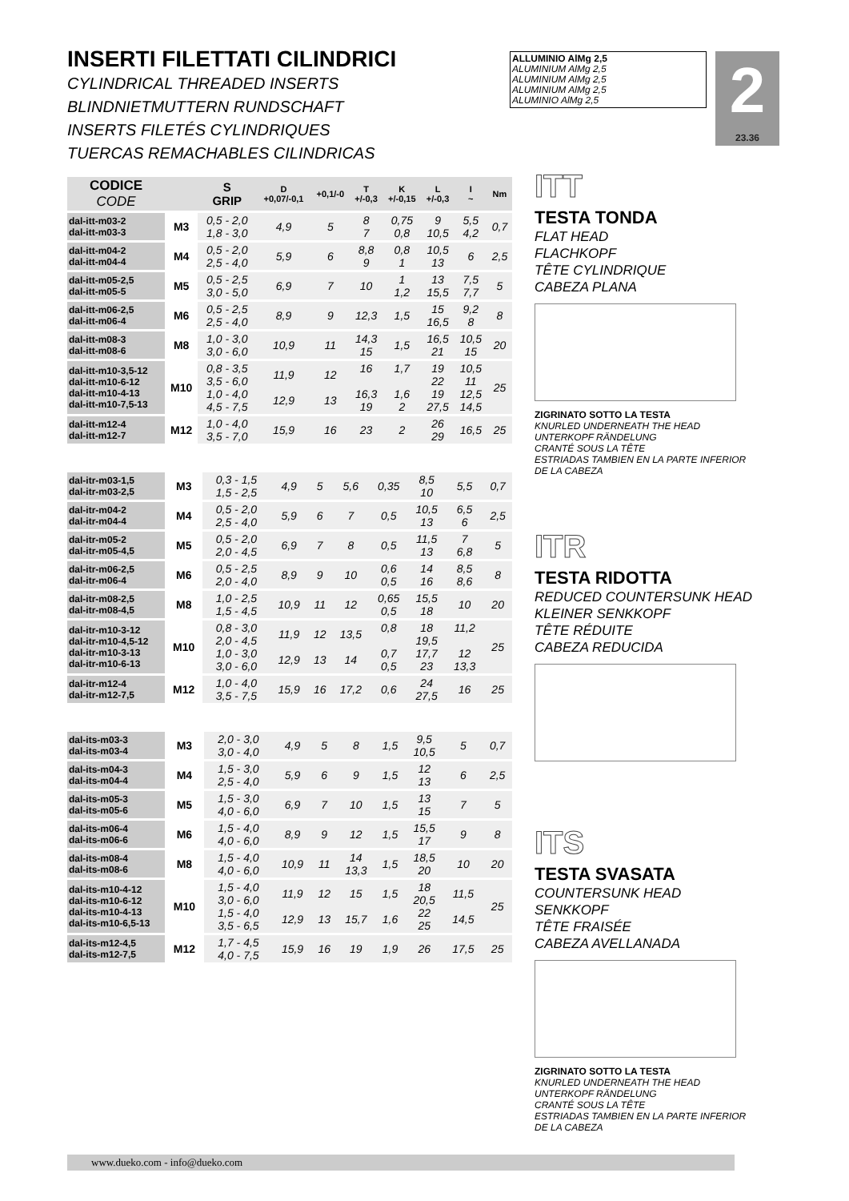INSERTI FILETTATI CILINDRICI
CYLINDRICAL THREADED INSERTS
BLINDNIETMUTTERN RUNDSCHAFT
INSERTS FILETÉS CYLINDRIQUES
TUERCAS REMACHABLES CILINDRICAS
ALLUMINIO AlMg 2,5
ALUMINIUM AlMg 2,5
ALUMINIUM AlMg 2,5
ALUMINIUM AlMg 2,5
ALUMINIO AlMg 2,5
2
23.36
| CODICE CODE | | S GRIP | D +0,07/-0,1 | +0,1/-0 | T +/-0,3 | K +/-0,15 | L +/-0,3 | I ~ | Nm |
| --- | --- | --- | --- | --- | --- | --- | --- | --- | --- |
| dal-itt-m03-2 dal-itt-m03-3 | M3 | 0,5 - 2,0 1,8 - 3,0 | 4,9 | 5 | 8 7 | 0,75 0,8 | 9 10,5 | 5,5 4,2 | 0,7 |
| dal-itt-m04-2 dal-itt-m04-4 | M4 | 0,5 - 2,0 2,5 - 4,0 | 5,9 | 6 | 8,8 9 | 0,8 1 | 10,5 13 | 6 | 2,5 |
| dal-itt-m05-2,5 dal-itt-m05-5 | M5 | 0,5 - 2,5 3,0 - 5,0 | 6,9 | 7 | 10 | 1 1,2 | 13 15,5 | 7,5 7,7 | 5 |
| dal-itt-m06-2,5 dal-itt-m06-4 | M6 | 0,5 - 2,5 2,5 - 4,0 | 8,9 | 9 | 12,3 | 1,5 | 15 16,5 | 9,2 8 | 8 |
| dal-itt-m08-3 dal-itt-m08-6 | M8 | 1,0 - 3,0 3,0 - 6,0 | 10,9 | 11 | 14,3 15 | 1,5 | 16,5 21 | 10,5 15 | 20 |
| dal-itt-m10-3,5-12 dal-itt-m10-6-12 dal-itt-m10-4-13 dal-itt-m10-7,5-13 | M10 | 0,8 - 3,5 3,5 - 6,0 1,0 - 4,0 4,5 - 7,5 | 11,9 12,9 | 12 13 | 16 16,3 19 | 1,7 1,6 2 | 19 22 19 27,5 | 10,5 11 12,5 14,5 | 25 |
| dal-itt-m12-4 dal-itt-m12-7 | M12 | 1,0 - 4,0 3,5 - 7,0 | 15,9 | 16 | 23 | 2 | 26 29 | 16,5 | 25 |
| dal-itr-m03-1,5 dal-itr-m03-2,5 | M3 | 0,3 - 1,5 1,5 - 2,5 | 4,9 | 5 | 5,6 | 0,35 | 8,5 10 | 5,5 | 0,7 |
| dal-itr-m04-2 dal-itr-m04-4 | M4 | 0,5 - 2,0 2,5 - 4,0 | 5,9 | 6 | 7 | 0,5 | 10,5 13 | 6,5 6 | 2,5 |
| dal-itr-m05-2 dal-itr-m05-4,5 | M5 | 0,5 - 2,0 2,0 - 4,5 | 6,9 | 7 | 8 | 0,5 | 11,5 13 | 7 6,8 | 5 |
| dal-itr-m06-2,5 dal-itr-m06-4 | M6 | 0,5 - 2,5 2,0 - 4,0 | 8,9 | 9 | 10 | 0,6 0,5 | 14 16 | 8,5 8,6 | 8 |
| dal-itr-m08-2,5 dal-itr-m08-4,5 | M8 | 1,0 - 2,5 1,5 - 4,5 | 10,9 | 11 | 12 | 0,65 0,5 | 15,5 18 | 10 | 20 |
| dal-itr-m10-3-12 dal-itr-m10-4,5-12 dal-itr-m10-3-13 dal-itr-m10-6-13 | M10 | 0,8 - 3,0 2,0 - 4,5 1,0 - 3,0 3,0 - 6,0 | 11,9 12,9 | 12 13 | 13,5 14 | 0,8 0,7 0,5 | 18 19,5 17,7 23 | 11,2 12 13,3 | 25 |
| dal-itr-m12-4 dal-itr-m12-7,5 | M12 | 1,0 - 4,0 3,5 - 7,5 | 15,9 | 16 | 17,2 | 0,6 | 24 27,5 | 16 | 25 |
| dal-its-m03-3 dal-its-m03-4 | M3 | 2,0 - 3,0 3,0 - 4,0 | 4,9 | 5 | 8 | 1,5 | 9,5 10,5 | 5 | 0,7 |
| dal-its-m04-3 dal-its-m04-4 | M4 | 1,5 - 3,0 2,5 - 4,0 | 5,9 | 6 | 9 | 1,5 | 12 13 | 6 | 2,5 |
| dal-its-m05-3 dal-its-m05-6 | M5 | 1,5 - 3,0 4,0 - 6,0 | 6,9 | 7 | 10 | 1,5 | 13 15 | 7 | 5 |
| dal-its-m06-4 dal-its-m06-6 | M6 | 1,5 - 4,0 4,0 - 6,0 | 8,9 | 9 | 12 | 1,5 | 15,5 17 | 9 | 8 |
| dal-its-m08-4 dal-its-m08-6 | M8 | 1,5 - 4,0 4,0 - 6,0 | 10,9 | 11 | 14 13,3 | 1,5 | 18,5 20 | 10 | 20 |
| dal-its-m10-4-12 dal-its-m10-6-12 dal-its-m10-4-13 dal-its-m10-6,5-13 | M10 | 1,5 - 4,0 3,0 - 6,0 1,5 - 4,0 3,5 - 6,5 | 11,9 12,9 | 12 13 | 15 15,7 | 1,5 1,6 | 18 20,5 22 25 | 11,5 14,5 | 25 |
| dal-its-m12-4,5 dal-its-m12-7,5 | M12 | 1,7 - 4,5 4,0 - 7,5 | 15,9 | 16 | 19 | 1,9 | 26 | 17,5 | 25 |
ITT
TESTA TONDA
FLAT HEAD
FLACHKOPF
TÊTE CYLINDRIQUE
CABEZA PLANA
ZIGRINATO SOTTO LA TESTA
KNURLED UNDERNEATH THE HEAD
UNTERKOPF RÄNDELUNG
CRANTÉ SOUS LA TÊTE
ESTRIADAS TAMBIEN EN LA PARTE INFERIOR
DE LA CABEZA
ITR
TESTA RIDOTTA
REDUCED COUNTERSUNK HEAD
KLEINER SENKKOPF
TÊTE RÉDUITE
CABEZA REDUCIDA
ITS
TESTA SVASATA
COUNTERSUNK HEAD
SENKKOPF
TÊTE FRAISÉE
CABEZA AVELLANADA
ZIGRINATO SOTTO LA TESTA
KNURLED UNDERNEATH THE HEAD
UNTERKOPF RÄNDELUNG
CRANTÉ SOUS LA TÊTE
ESTRIADAS TAMBIEN EN LA PARTE INFERIOR
DE LA CABEZA
www.dueko.com - info@dueko.com